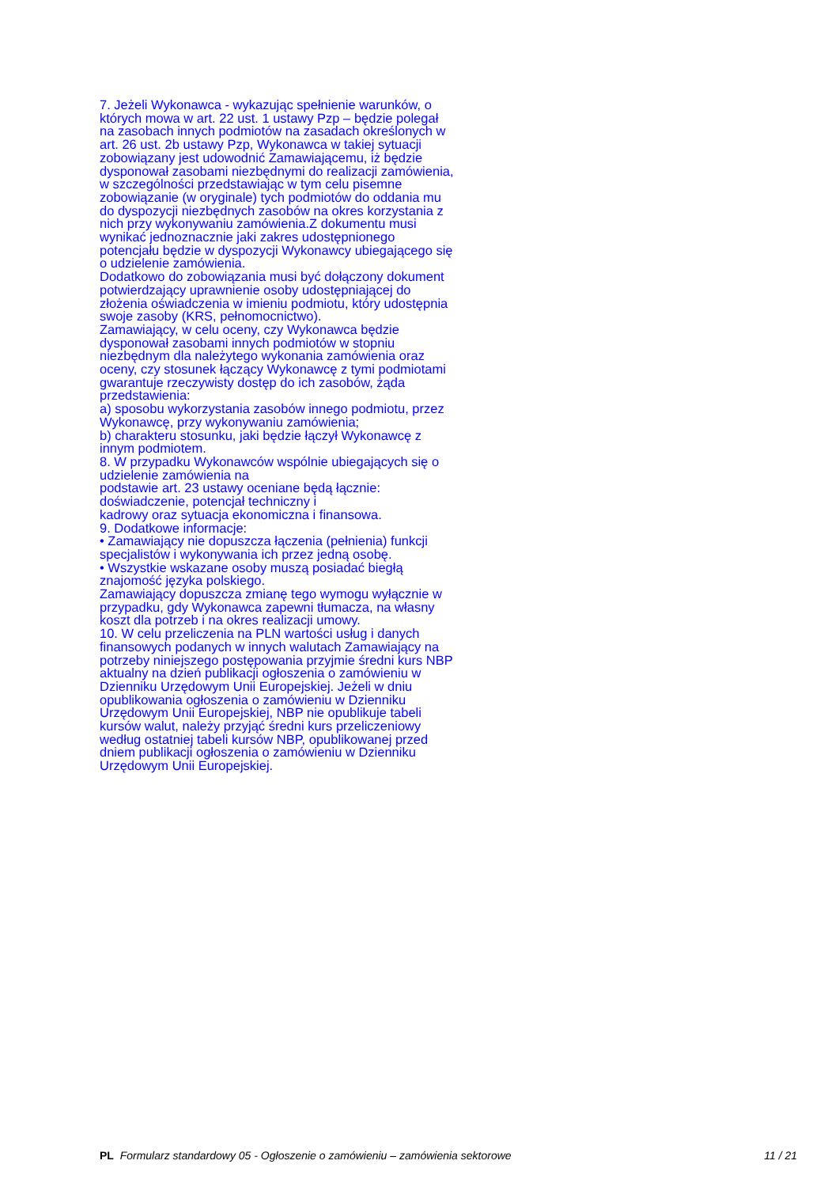7. Jeżeli Wykonawca - wykazując spełnienie warunków, o których mowa w art. 22 ust. 1 ustawy Pzp – będzie polegał na zasobach innych podmiotów na zasadach określonych w art. 26 ust. 2b ustawy Pzp, Wykonawca w takiej sytuacji zobowiązany jest udowodnić Zamawiającemu, iż będzie dysponował zasobami niezbędnymi do realizacji zamówienia, w szczególności przedstawiając w tym celu pisemne zobowiązanie (w oryginale) tych podmiotów do oddania mu do dyspozycji niezbędnych zasobów na okres korzystania z nich przy wykonywaniu zamówienia.Z dokumentu musi wynikać jednoznacznie jaki zakres udostępnionego potencjału będzie w dyspozycji Wykonawcy ubiegającego się o udzielenie zamówienia.
Dodatkowo do zobowiązania musi być dołączony dokument potwierdzający uprawnienie osoby udostępniającej do złożenia oświadczenia w imieniu podmiotu, który udostępnia swoje zasoby (KRS, pełnomocnictwo).
Zamawiający, w celu oceny, czy Wykonawca będzie dysponował zasobami innych podmiotów w stopniu niezbędnym dla należytego wykonania zamówienia oraz oceny, czy stosunek łączący Wykonawcę z tymi podmiotami gwarantuje rzeczywisty dostęp do ich zasobów, żąda przedstawienia:
a) sposobu wykorzystania zasobów innego podmiotu, przez Wykonawcę, przy wykonywaniu zamówienia;
b) charakteru stosunku, jaki będzie łączył Wykonawcę z innym podmiotem.
8. W przypadku Wykonawców wspólnie ubiegających się o udzielenie zamówienia na
podstawie art. 23 ustawy oceniane będą łącznie: doświadczenie, potencjał techniczny i
kadrowy oraz sytuacja ekonomiczna i finansowa.
9. Dodatkowe informacje:
• Zamawiający nie dopuszcza łączenia (pełnienia) funkcji specjalistów i wykonywania ich przez jedną osobę.
• Wszystkie wskazane osoby muszą posiadać biegłą znajomość języka polskiego.
Zamawiający dopuszcza zmianę tego wymogu wyłącznie w przypadku, gdy Wykonawca zapewni tłumacza, na własny koszt dla potrzeb i na okres realizacji umowy.
10. W celu przeliczenia na PLN wartości usług i danych finansowych podanych w innych walutach Zamawiający na potrzeby niniejszego postępowania przyjmie średni kurs NBP aktualny na dzień publikacji ogłoszenia o zamówieniu w Dzienniku Urzędowym Unii Europejskiej. Jeżeli w dniu opublikowania ogłoszenia o zamówieniu w Dzienniku Urzędowym Unii Europejskiej, NBP nie opublikuje tabeli kursów walut, należy przyjąć średni kurs przeliczeniowy według ostatniej tabeli kursów NBP, opublikowanej przed dniem publikacji ogłoszenia o zamówieniu w Dzienniku Urzędowym Unii Europejskiej.
PL Formularz standardowy 05 - Ogłoszenie o zamówieniu – zamówienia sektorowe 11 / 21